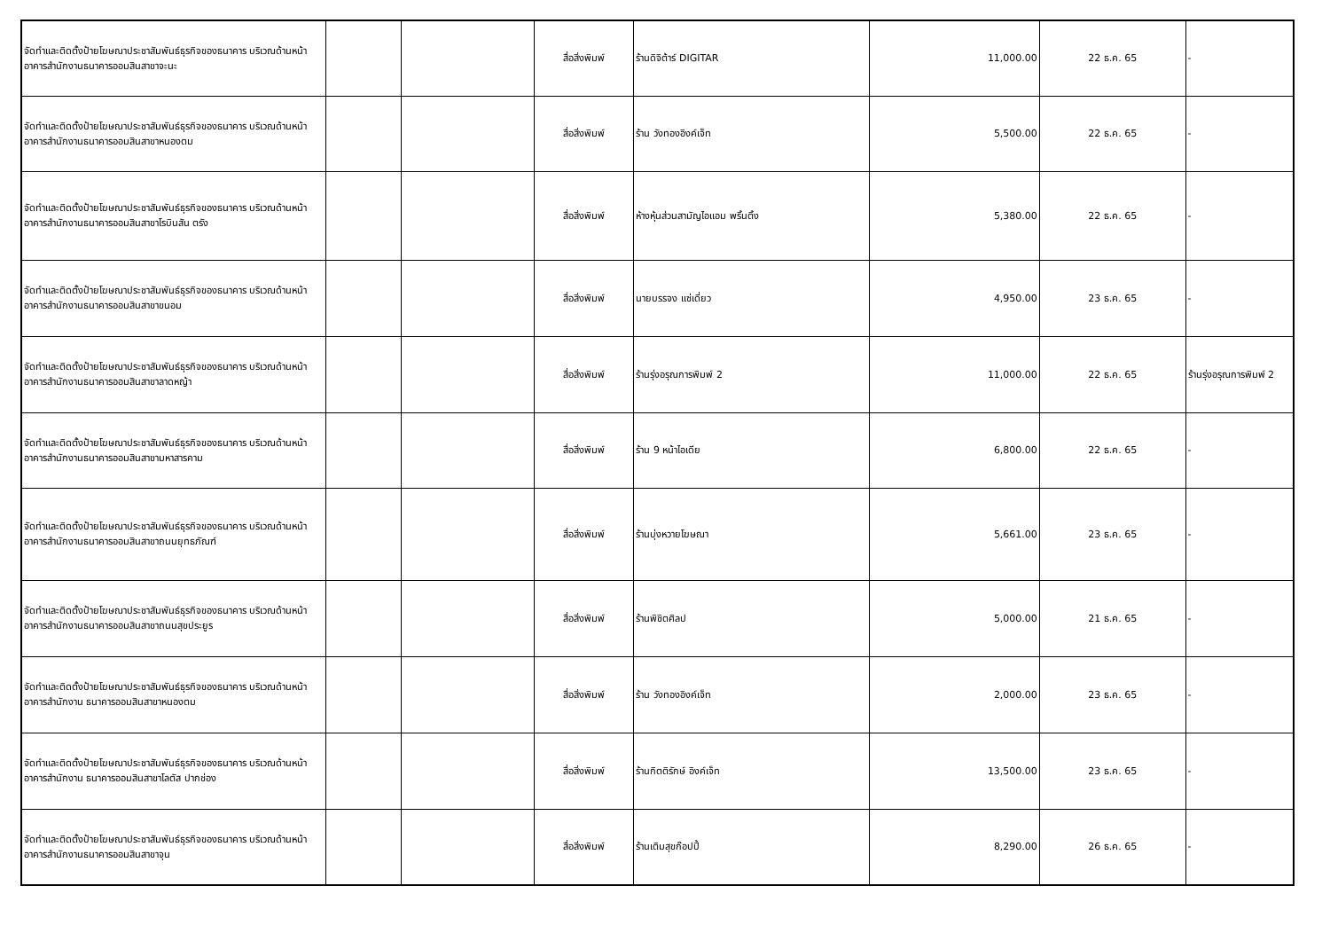| จัดทำและติดตั้งป้ายโฆษณาประชาสัมพันธ์ธุรกิจของธนาคาร บริเวณด้านหน้าอาคารสำนักงานธนาคารออมสินสาขาจะนะ | | | สื่อสิ่งพิมพ์ | ร้านดิจิต้าร์ DIGITAR | 11,000.00 | 22 ธ.ค. 65 | - |
| จัดทำและติดตั้งป้ายโฆษณาประชาสัมพันธ์ธุรกิจของธนาคาร บริเวณด้านหน้าอาคารสำนักงานธนาคารออมสินสาขาหนองตม | | | สื่อสิ่งพิมพ์ | ร้าน วังทองอิงค์เจ็ท | 5,500.00 | 22 ธ.ค. 65 | - |
| จัดทำและติดตั้งป้ายโฆษณาประชาสัมพันธ์ธุรกิจของธนาคาร บริเวณด้านหน้าอาคารสำนักงานธนาคารออมสินสาขาโรบินสัน ตรัง | | | สื่อสิ่งพิมพ์ | ห้างหุ้นส่วนสามัญไอแอม พริ้นติ้ง | 5,380.00 | 22 ธ.ค. 65 | - |
| จัดทำและติดตั้งป้ายโฆษณาประชาสัมพันธ์ธุรกิจของธนาคาร บริเวณด้านหน้าอาคารสำนักงานธนาคารออมสินสาขาขนอม | | | สื่อสิ่งพิมพ์ | นายบรรจง แซ่เดี่ยว | 4,950.00 | 23 ธ.ค. 65 | - |
| จัดทำและติดตั้งป้ายโฆษณาประชาสัมพันธ์ธุรกิจของธนาคาร บริเวณด้านหน้าอาคารสำนักงานธนาคารออมสินสาขาลาดหญ้า | | | สื่อสิ่งพิมพ์ | ร้านรุ่งอรุณการพิมพ์ 2 | 11,000.00 | 22 ธ.ค. 65 | ร้านรุ่งอรุณการพิมพ์ 2 |
| จัดทำและติดตั้งป้ายโฆษณาประชาสัมพันธ์ธุรกิจของธนาคาร บริเวณด้านหน้าอาคารสำนักงานธนาคารออมสินสาขามหาสารคาม | | | สื่อสิ่งพิมพ์ | ร้าน 9 หน้าไอเดีย | 6,800.00 | 22 ธ.ค. 65 | - |
| จัดทำและติดตั้งป้ายโฆษณาประชาสัมพันธ์ธุรกิจของธนาคาร บริเวณด้านหน้าอาคารสำนักงานธนาคารออมสินสาขาถนนยุทธภัณฑ์ | | | สื่อสิ่งพิมพ์ | ร้านบุ่งหวายโฆษณา | 5,661.00 | 23 ธ.ค. 65 | - |
| จัดทำและติดตั้งป้ายโฆษณาประชาสัมพันธ์ธุรกิจของธนาคาร บริเวณด้านหน้าอาคารสำนักงานธนาคารออมสินสาขาถนนสุขประยูร | | | สื่อสิ่งพิมพ์ | ร้านพิชิตศิลป | 5,000.00 | 21 ธ.ค. 65 | - |
| จัดทำและติดตั้งป้ายโฆษณาประชาสัมพันธ์ธุรกิจของธนาคาร บริเวณด้านหน้าอาคารสำนักงาน ธนาคารออมสินสาขาหนองตม | | | สื่อสิ่งพิมพ์ | ร้าน วังทองอิงค์เจ็ท | 2,000.00 | 23 ธ.ค. 65 | - |
| จัดทำและติดตั้งป้ายโฆษณาประชาสัมพันธ์ธุรกิจของธนาคาร บริเวณด้านหน้าอาคารสำนักงาน ธนาคารออมสินสาขาโลตัส ปากช่อง | | | สื่อสิ่งพิมพ์ | ร้านกิตติรักษ์ อิงค์เจ็ท | 13,500.00 | 23 ธ.ค. 65 | - |
| จัดทำและติดตั้งป้ายโฆษณาประชาสัมพันธ์ธุรกิจของธนาคาร บริเวณด้านหน้าอาคารสำนักงานธนาคารออมสินสาขาจุน | | | สื่อสิ่งพิมพ์ | ร้านเติมสุขก๊อปปี้ | 8,290.00 | 26 ธ.ค. 65 | - |